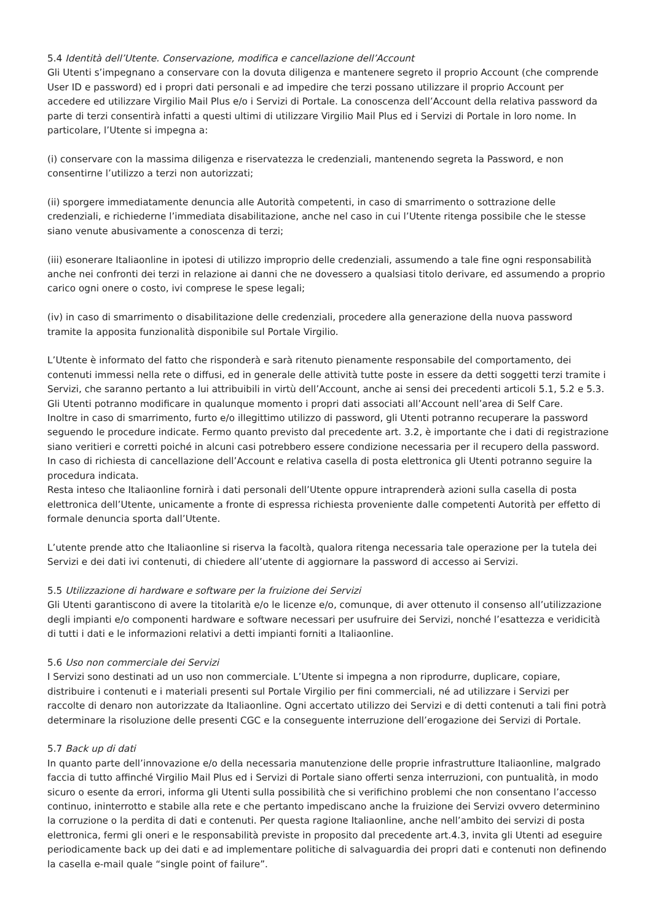5.4 Identità dell’Utente. Conservazione, modifica e cancellazione dell’Account
Gli Utenti s’impegnano a conservare con la dovuta diligenza e mantenere segreto il proprio Account (che comprende User ID e password) ed i propri dati personali e ad impedire che terzi possano utilizzare il proprio Account per accedere ed utilizzare Virgilio Mail Plus e/o i Servizi di Portale. La conoscenza dell’Account della relativa password da parte di terzi consentirà infatti a questi ultimi di utilizzare Virgilio Mail Plus ed i Servizi di Portale in loro nome. In particolare, l’Utente si impegna a:
(i) conservare con la massima diligenza e riservatezza le credenziali, mantenendo segreta la Password, e non consentirne l’utilizzo a terzi non autorizzati;
(ii) sporgere immediatamente denuncia alle Autorità competenti, in caso di smarrimento o sottrazione delle credenziali, e richiederne l’immediata disabilitazione, anche nel caso in cui l’Utente ritenga possibile che le stesse siano venute abusivamente a conoscenza di terzi;
(iii) esonerare Italiaonline in ipotesi di utilizzo improprio delle credenziali, assumendo a tale fine ogni responsabilità anche nei confronti dei terzi in relazione ai danni che ne dovessero a qualsiasi titolo derivare, ed assumendo a proprio carico ogni onere o costo, ivi comprese le spese legali;
(iv) in caso di smarrimento o disabilitazione delle credenziali, procedere alla generazione della nuova password tramite la apposita funzionalità disponibile sul Portale Virgilio.
L’Utente è informato del fatto che risponderà e sarà ritenuto pienamente responsabile del comportamento, dei contenuti immessi nella rete o diffusi, ed in generale delle attività tutte poste in essere da detti soggetti terzi tramite i Servizi, che saranno pertanto a lui attribuibili in virtù dell’Account, anche ai sensi dei precedenti articoli 5.1, 5.2 e 5.3. Gli Utenti potranno modificare in qualunque momento i propri dati associati all’Account nell’area di Self Care.
Inoltre in caso di smarrimento, furto e/o illegittimo utilizzo di password, gli Utenti potranno recuperare la password seguendo le procedure indicate. Fermo quanto previsto dal precedente art. 3.2, è importante che i dati di registrazione siano veritieri e corretti poiché in alcuni casi potrebbero essere condizione necessaria per il recupero della password. In caso di richiesta di cancellazione dell’Account e relativa casella di posta elettronica gli Utenti potranno seguire la procedura indicata.
Resta inteso che Italiaonline fornirà i dati personali dell’Utente oppure intraprenderà azioni sulla casella di posta elettronica dell’Utente, unicamente a fronte di espressa richiesta proveniente dalle competenti Autorità per effetto di formale denuncia sporta dall’Utente.
L’utente prende atto che Italiaonline si riserva la facoltà, qualora ritenga necessaria tale operazione per la tutela dei Servizi e dei dati ivi contenuti, di chiedere all’utente di aggiornare la password di accesso ai Servizi.
5.5 Utilizzazione di hardware e software per la fruizione dei Servizi
Gli Utenti garantiscono di avere la titolarità e/o le licenze e/o, comunque, di aver ottenuto il consenso all’utilizzazione degli impianti e/o componenti hardware e software necessari per usufruire dei Servizi, nonché l’esattezza e veridicità di tutti i dati e le informazioni relativi a detti impianti forniti a Italiaonline.
5.6 Uso non commerciale dei Servizi
I Servizi sono destinati ad un uso non commerciale. L’Utente si impegna a non riprodurre, duplicare, copiare, distribuire i contenuti e i materiali presenti sul Portale Virgilio per fini commerciali, né ad utilizzare i Servizi per raccolte di denaro non autorizzate da Italiaonline. Ogni accertato utilizzo dei Servizi e di detti contenuti a tali fini potrà determinare la risoluzione delle presenti CGC e la conseguente interruzione dell’erogazione dei Servizi di Portale.
5.7 Back up di dati
In quanto parte dell’innovazione e/o della necessaria manutenzione delle proprie infrastrutture Italiaonline, malgrado faccia di tutto affinché Virgilio Mail Plus ed i Servizi di Portale siano offerti senza interruzioni, con puntualità, in modo sicuro o esente da errori, informa gli Utenti sulla possibilità che si verifichino problemi che non consentano l’accesso continuo, ininterrotto e stabile alla rete e che pertanto impediscano anche la fruizione dei Servizi ovvero determinino la corruzione o la perdita di dati e contenuti. Per questa ragione Italiaonline, anche nell’ambito dei servizi di posta elettronica, fermi gli oneri e le responsabilità previste in proposito dal precedente art.4.3, invita gli Utenti ad eseguire periodicamente back up dei dati e ad implementare politiche di salvaguardia dei propri dati e contenuti non definendo la casella e-mail quale “single point of failure”.